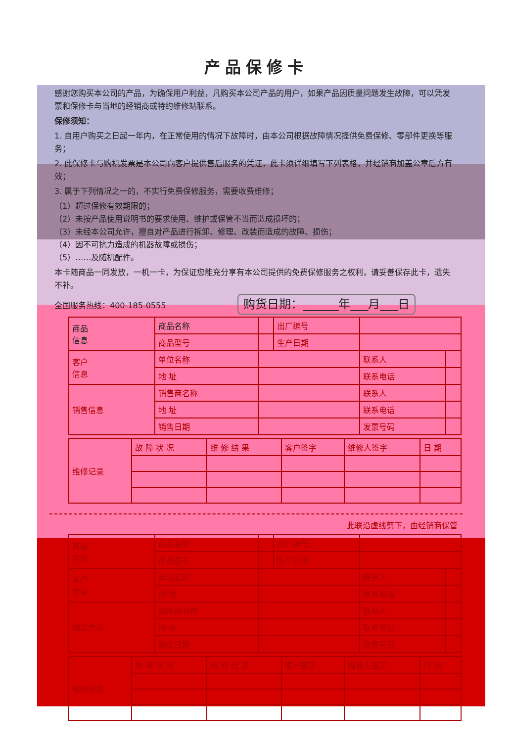产品保修卡
感谢您购买本公司的产品，为确保用户利益，凡购买本公司产品的用户，如果产品因质量问题发生故障，可以凭发票和保修卡与当地的经销商或特约维修站联系。
保修须知：
1. 自用户购买之日起一年内，在正常使用的情况下故障时，由本公司根据故障情况提供免费保修、零部件更换等服务；
2. 此保修卡与购机发票是本公司向客户提供售后服务的凭证，此卡须详细填写下列表格，并经销商加盖公章后方有效；
3. 属于下列情况之一的，不实行免费保修服务，需要收费维修；
（1）超过保修有效期限的；
（2）未按产品使用说明书的要求使用、维护或保管不当而造成损坏的；
（3）未经本公司允许，擅自对产品进行拆卸、修理、改装而造成的故障、损伤；
（4）因不可抗力造成的机器故障或损伤；
（5）……及随机配件。
本卡随商品一同发放，一机一卡，为保证您能充分享有本公司提供的免费保修服务之权利，请妥善保存此卡，遗失不补。
全国服务热线：400-185-0555 购货日期：______年___月___日
| 商品 信息 | 商品名称 | | 出厂编号 | | |
| | 商品型号 | | 生产日期 | | |
| 客户 信息 | 单位名称 | | | 联系人 | |
| | 地 址 | | | 联系电话 | |
| 销售信息 | 销售商名称 | | | 联系人 | |
| | 地 址 | | | 联系电话 | |
| | 销售日期 | | | 发票号码 | |
| 维修记录 | 故 障 状 况 | 维 修 结 果 | 客户签字 | 维修人签字 | 日 期 |
此联沿虚线剪下，由经销商保管
| 商品 信息 | 商品名称 | | 出厂编号 | | |
| | 商品型号 | | 生产日期 | | |
| 客户 信息 | 单位名称 | | | 联系人 | |
| | 地 址 | | | 联系电话 | |
| 销售信息 | 销售商名称 | | | 联系人 | |
| | 地 址 | | | 联系电话 | |
| | 销售日期 | | | 发票号码 | |
| 维修记录 | 故 障 状 况 | 维 修 结 果 | 客户签字 | 维修人签字 | 日 期 |